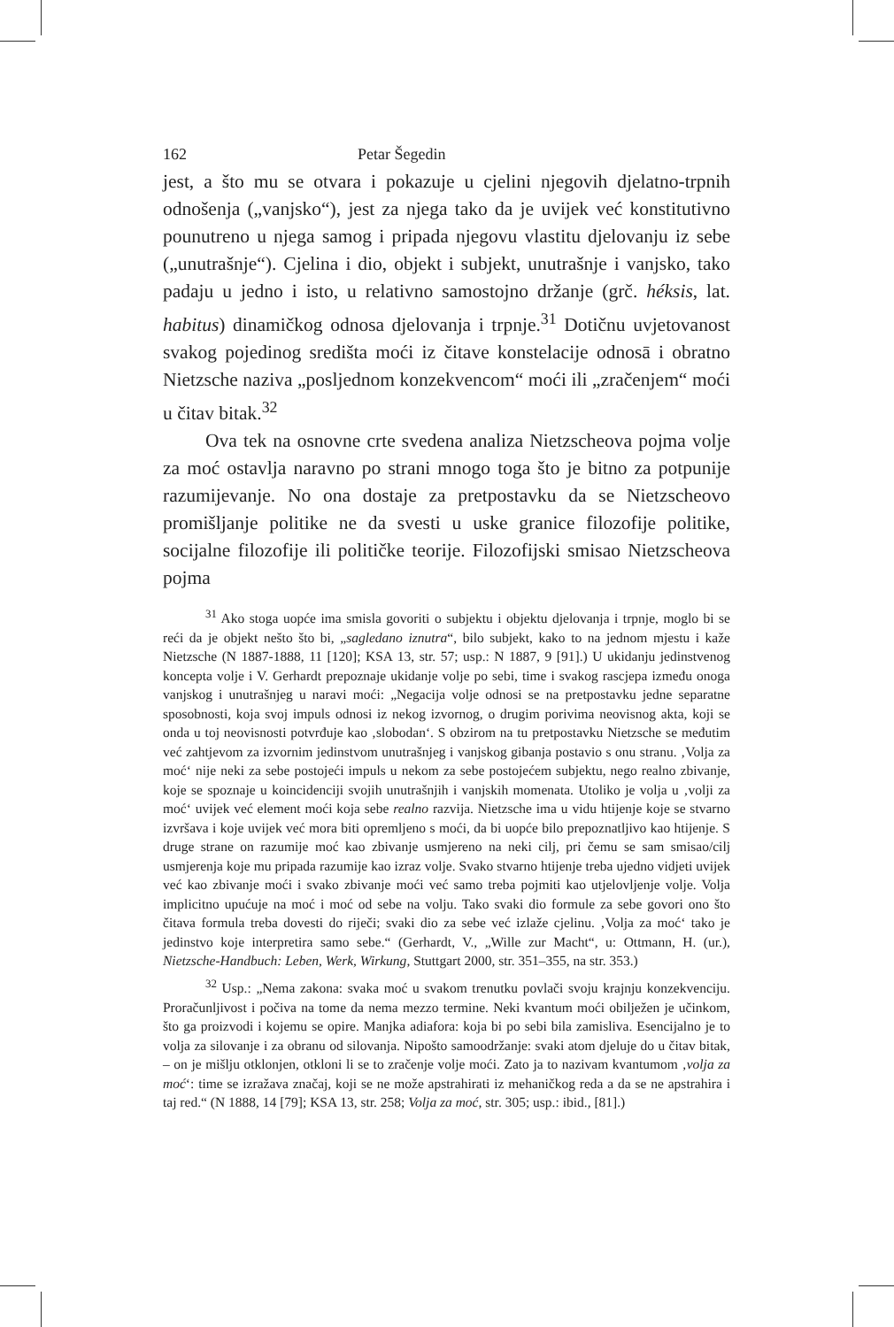162 Petar Šegedin
jest, a što mu se otvara i pokazuje u cjelini njegovih djelatno-trpnih odnošenja („vanjsko“), jest za njega tako da je uvijek već konstitutivno pounutreno u njega samog i pripada njegovu vlastitu djelovanju iz sebe („unutrašnje“). Cjelina i dio, objekt i subjekt, unutrašnje i vanjsko, tako padaju u jedno i isto, u relativno samostojno držanje (grč. héksis, lat. habitus) dinamičkog odnosa djelovanja i trpnje.<sup>31</sup> Dotičnu uvjetovanost svakog pojedinog središta moći iz čitave konstelacije odnosā i obratno Nietzsche naziva „posljednom konzekvencom“ moći ili „zračenjem“ moći u čitav bitak.<sup>32</sup>
Ova tek na osnovne crte svedena analiza Nietzscheova pojma volje za moć ostavlja naravno po strani mnogo toga što je bitno za potpunije razumijevanje. No ona dostaje za pretpostavku da se Nietzscheovo promišljanje politike ne da svesti u uske granice filozofije politike, socijalne filozofije ili političke teorije. Filozofijski smisao Nietzscheova pojma
<sup>31</sup> Ako stoga uopće ima smisla govoriti o subjektu i objektu djelovanja i trpnje, moglo bi se reći da je objekt nešto što bi, „sagledano iznutra“, bilo subjekt, kako to na jednom mjestu i kaže Nietzsche (N 1887-1888, 11 [120]; KSA 13, str. 57; usp.: N 1887, 9 [91].) U ukidanju jedinstvenog koncepta volje i V. Gerhardt prepoznaje ukidanje volje po sebi, time i svakog rascjepa između onoga vanjskog i unutrašnjeg u naravi moći: „Negacija volje odnosi se na pretpostavku jedne separatne sposobnosti, koja svoj impuls odnosi iz nekog izvornog, o drugim porivima neovisnog akta, koji se onda u toj neovisnosti potvrđuje kao ‚slobodan‘. S obzirom na tu pretpostavku Nietzsche se međutim već zahtjevom za izvornim jedinstvom unutrašnjeg i vanjskog gibanja postavio s onu stranu. ‚Volja za moć‘ nije neki za sebe postojeći impuls u nekom za sebe postojećem subjektu, nego realno zbivanje, koje se spoznaje u koincidenciji svojih unutrašnjih i vanjskih momenata. Utoliko je volja u ‚volji za moć‘ uvijek već element moći koja sebe realno razvija. Nietzsche ima u vidu htijenje koje se stvarno izvršava i koje uvijek već mora biti opremljeno s moći, da bi uopće bilo prepoznatljivo kao htijenje. S druge strane on razumije moć kao zbivanje usmjereno na neki cilj, pri čemu se sam smisao/cilj usmjerenja koje mu pripada razumije kao izraz volje. Svako stvarno htijenje treba ujedno vidjeti uvijek već kao zbivanje moći i svako zbivanje moći već samo treba pojmiti kao utjelovljenje volje. Volja implicitno upućuje na moć i moć od sebe na volju. Tako svaki dio formule za sebe govori ono što čitava formula treba dovesti do riječi; svaki dio za sebe već izlaže cjelinu. ‚Volja za moć‘ tako je jedinstvo koje interpretira samo sebe.“ (Gerhardt, V., „Wille zur Macht“, u: Ottmann, H. (ur.), Nietzsche-Handbuch: Leben, Werk, Wirkung, Stuttgart 2000, str. 351–355, na str. 353.)
<sup>32</sup> Usp.: „Nema zakona: svaka moć u svakom trenutku povlači svoju krajnju konzekvenciju. Proračunljivost i počiva na tome da nema mezzo termine. Neki kvantum moći obilježen je učinkom, što ga proizvodi i kojemu se opire. Manjka adiafora: koja bi po sebi bila zamisliva. Esencijalno je to volja za silovanje i za obranu od silovanja. Nipošto samoodržanje: svaki atom djeluje do u čitav bitak, – on je mišlju otklonjen, otkloni li se to zračenje volje moći. Zato ja to nazivam kvantumom ‚volja za moć‘: time se izražava značaj, koji se ne može apstrahirati iz mehaničkog reda a da se ne apstrahira i taj red.“ (N 1888, 14 [79]; KSA 13, str. 258; Volja za moć, str. 305; usp.: ibid., [81].)